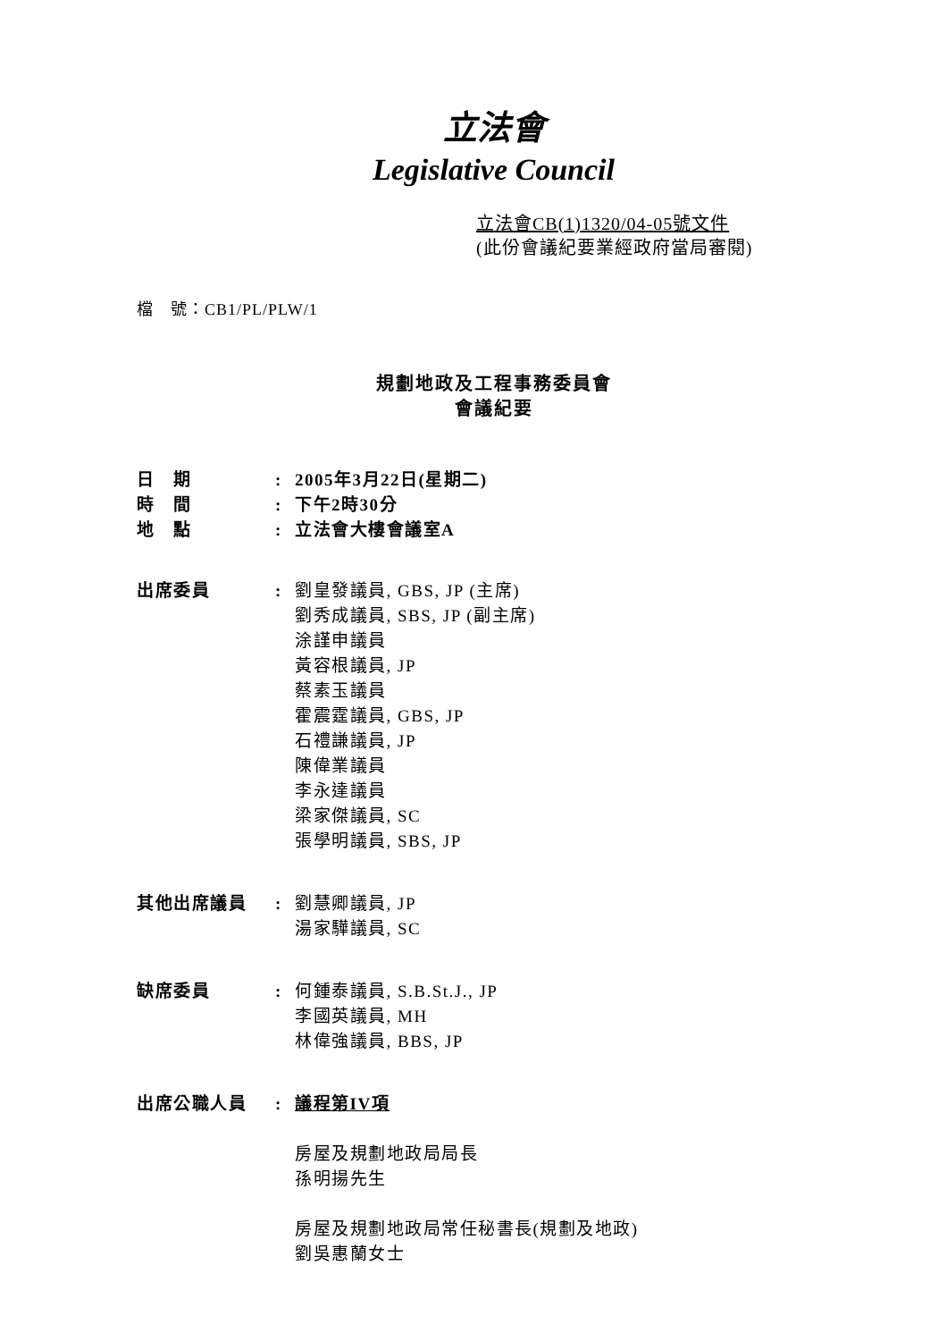立法會
Legislative Council
立法會CB(1)1320/04-05號文件
(此份會議紀要業經政府當局審閱)
檔　號：CB1/PL/PLW/1
規劃地政及工程事務委員會
會議紀要
日　期 : 2005年3月22日(星期二)
時　間 : 下午2時30分
地　點 : 立法會大樓會議室A
出席委員 : 劉皇發議員, GBS, JP (主席)
劉秀成議員, SBS, JP (副主席)
涂謹申議員
黃容根議員, JP
蔡素玉議員
霍震霆議員, GBS, JP
石禮謙議員, JP
陳偉業議員
李永達議員
梁家傑議員, SC
張學明議員, SBS, JP
其他出席議員 : 劉慧卿議員, JP
湯家驊議員, SC
缺席委員 : 何鍾泰議員, S.B.St.J., JP
李國英議員, MH
林偉強議員, BBS, JP
出席公職人員 : 議程第IV項
房屋及規劃地政局局長
孫明揚先生
房屋及規劃地政局常任秘書長(規劃及地政)
劉吳惠蘭女士